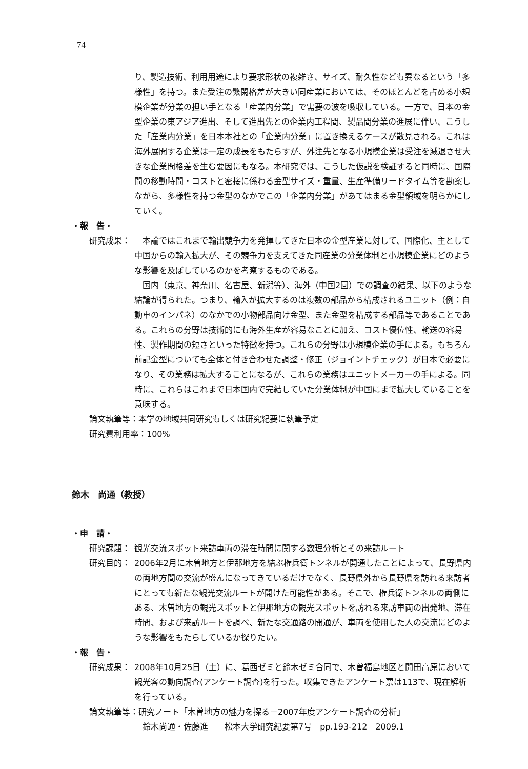74
り、製造技術、利用用途により要求形状の複雑さ、サイズ、耐久性なども異なるという「多様性」を持つ。また受注の繁閑格差が大きい同産業においては、そのほとんどを占める小規模企業が分業の担い手となる「産業内分業」で需要の波を吸収している。一方で、日本の金型企業の東アジア進出、そして進出先との企業内工程間、製品間分業の進展に伴い、こうした「産業内分業」を日本本社との「企業内分業」に置き換えるケースが散見される。これは海外展開する企業は一定の成長をもたらすが、外注先となる小規模企業は受注を減退させ大きな企業間格差を生む要因にもなる。本研究では、こうした仮説を検証すると同時に、国際間の移動時間・コストと密接に係わる金型サイズ・重量、生産準備リードタイム等を勘案しながら、多様性を持つ金型のなかでこの「企業内分業」があてはまる金型領域を明らかにしていく。
・報　告・
研究成果： 　本論ではこれまで輸出競争力を発揮してきた日本の金型産業に対して、国際化、主として中国からの輸入拡大が、その競争力を支えてきた同産業の分業体制と小規模企業にどのような影響を及ぼしているのかを考察するものである。
　国内（東京、神奈川、名古屋、新潟等）、海外（中国2回）での調査の結果、以下のような結論が得られた。つまり、輸入が拡大するのは複数の部品から構成されるユニット（例：自動車のインパネ）のなかでの小物部品向け金型、また金型を構成する部品等であることである。これらの分野は技術的にも海外生産が容易なことに加え、コスト優位性、輸送の容易性、製作期間の短さといった特徴を持つ。これらの分野は小規模企業の手による。もちろん前記金型についても全体と付き合わせた調整・修正（ジョイントチェック）が日本で必要になり、その業務は拡大することになるが、これらの業務はユニットメーカーの手による。同時に、これらはこれまで日本国内で完結していた分業体制が中国にまで拡大していることを意味する。
論文執筆等：本学の地域共同研究もしくは研究紀要に執筆予定
研究費利用率：100%
鈴木　尚通（教授）
・申　請・
研究課題： 観光交流スポット来訪車両の滞在時間に関する数理分析とその来訪ルート
研究目的： 2006年2月に木曽地方と伊那地方を結ぶ権兵衛トンネルが開通したことによって、長野県内の両地方間の交流が盛んになってきているだけでなく、長野県外から長野県を訪れる来訪者にとっても新たな観光交流ルートが開けた可能性がある。そこで、権兵衛トンネルの両側にある、木曽地方の観光スポットと伊那地方の観光スポットを訪れる来訪車両の出発地、滞在時間、および来訪ルートを調べ、新たな交通路の開通が、車両を使用した人の交流にどのような影響をもたらしているか探りたい。
・報　告・
研究成果： 2008年10月25日（土）に、葛西ゼミと鈴木ゼミ合同で、木曽福島地区と開田高原において観光客の動向調査(アンケート調査)を行った。収集できたアンケート票は113で、現在解析を行っている。
論文執筆等：研究ノート「木曽地方の魅力を探る－2007年度アンケート調査の分析」
　鈴木尚通・佐藤進　　松本大学研究紀要第7号　pp.193-212　2009.1